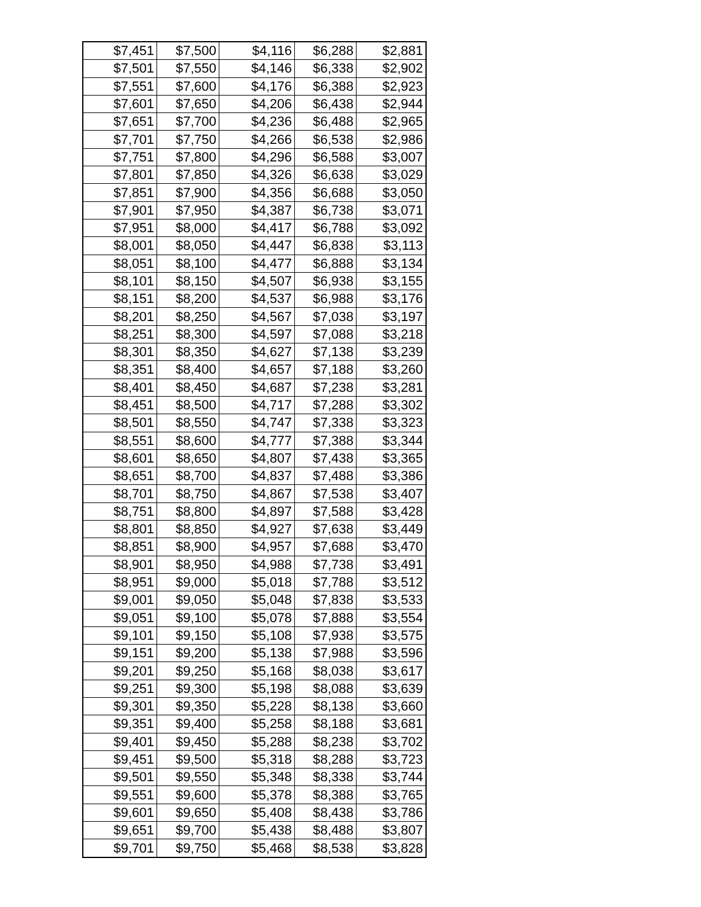| $7,451 | $7,500 | $4,116 | $6,288 | $2,881 |
| $7,501 | $7,550 | $4,146 | $6,338 | $2,902 |
| $7,551 | $7,600 | $4,176 | $6,388 | $2,923 |
| $7,601 | $7,650 | $4,206 | $6,438 | $2,944 |
| $7,651 | $7,700 | $4,236 | $6,488 | $2,965 |
| $7,701 | $7,750 | $4,266 | $6,538 | $2,986 |
| $7,751 | $7,800 | $4,296 | $6,588 | $3,007 |
| $7,801 | $7,850 | $4,326 | $6,638 | $3,029 |
| $7,851 | $7,900 | $4,356 | $6,688 | $3,050 |
| $7,901 | $7,950 | $4,387 | $6,738 | $3,071 |
| $7,951 | $8,000 | $4,417 | $6,788 | $3,092 |
| $8,001 | $8,050 | $4,447 | $6,838 | $3,113 |
| $8,051 | $8,100 | $4,477 | $6,888 | $3,134 |
| $8,101 | $8,150 | $4,507 | $6,938 | $3,155 |
| $8,151 | $8,200 | $4,537 | $6,988 | $3,176 |
| $8,201 | $8,250 | $4,567 | $7,038 | $3,197 |
| $8,251 | $8,300 | $4,597 | $7,088 | $3,218 |
| $8,301 | $8,350 | $4,627 | $7,138 | $3,239 |
| $8,351 | $8,400 | $4,657 | $7,188 | $3,260 |
| $8,401 | $8,450 | $4,687 | $7,238 | $3,281 |
| $8,451 | $8,500 | $4,717 | $7,288 | $3,302 |
| $8,501 | $8,550 | $4,747 | $7,338 | $3,323 |
| $8,551 | $8,600 | $4,777 | $7,388 | $3,344 |
| $8,601 | $8,650 | $4,807 | $7,438 | $3,365 |
| $8,651 | $8,700 | $4,837 | $7,488 | $3,386 |
| $8,701 | $8,750 | $4,867 | $7,538 | $3,407 |
| $8,751 | $8,800 | $4,897 | $7,588 | $3,428 |
| $8,801 | $8,850 | $4,927 | $7,638 | $3,449 |
| $8,851 | $8,900 | $4,957 | $7,688 | $3,470 |
| $8,901 | $8,950 | $4,988 | $7,738 | $3,491 |
| $8,951 | $9,000 | $5,018 | $7,788 | $3,512 |
| $9,001 | $9,050 | $5,048 | $7,838 | $3,533 |
| $9,051 | $9,100 | $5,078 | $7,888 | $3,554 |
| $9,101 | $9,150 | $5,108 | $7,938 | $3,575 |
| $9,151 | $9,200 | $5,138 | $7,988 | $3,596 |
| $9,201 | $9,250 | $5,168 | $8,038 | $3,617 |
| $9,251 | $9,300 | $5,198 | $8,088 | $3,639 |
| $9,301 | $9,350 | $5,228 | $8,138 | $3,660 |
| $9,351 | $9,400 | $5,258 | $8,188 | $3,681 |
| $9,401 | $9,450 | $5,288 | $8,238 | $3,702 |
| $9,451 | $9,500 | $5,318 | $8,288 | $3,723 |
| $9,501 | $9,550 | $5,348 | $8,338 | $3,744 |
| $9,551 | $9,600 | $5,378 | $8,388 | $3,765 |
| $9,601 | $9,650 | $5,408 | $8,438 | $3,786 |
| $9,651 | $9,700 | $5,438 | $8,488 | $3,807 |
| $9,701 | $9,750 | $5,468 | $8,538 | $3,828 |